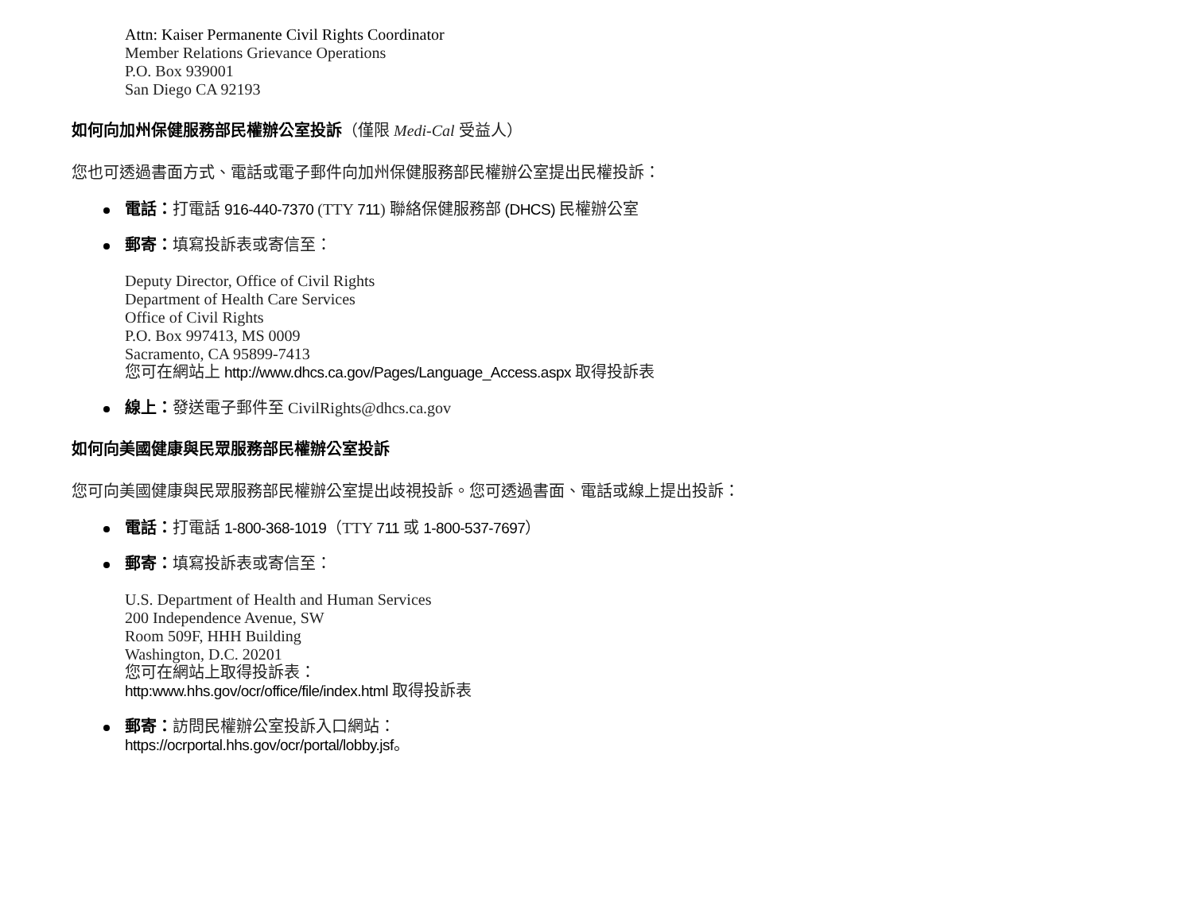Attn: Kaiser Permanente Civil Rights Coordinator
Member Relations Grievance Operations
P.O. Box 939001
San Diego CA 92193
如何向加州保健服務部民權辦公室投訴（僅限 Medi-Cal 受益人）
您也可透過書面方式、電話或電子郵件向加州保健服務部民權辦公室提出民權投訴：
電話：打電話 916-440-7370 (TTY 711) 聯絡保健服務部 (DHCS) 民權辦公室
郵寄：填寫投訴表或寄信至：
Deputy Director, Office of Civil Rights
Department of Health Care Services
Office of Civil Rights
P.O. Box 997413, MS 0009
Sacramento, CA 95899-7413
您可在網站上 http://www.dhcs.ca.gov/Pages/Language_Access.aspx 取得投訴表
線上：發送電子郵件至 CivilRights@dhcs.ca.gov
如何向美國健康與民眾服務部民權辦公室投訴
您可向美國健康與民眾服務部民權辦公室提出歧視投訴。您可透過書面、電話或線上提出投訴：
電話：打電話 1-800-368-1019（TTY 711 或 1-800-537-7697）
郵寄：填寫投訴表或寄信至：
U.S. Department of Health and Human Services
200 Independence Avenue, SW
Room 509F, HHH Building
Washington, D.C. 20201
您可在網站上取得投訴表：
http:www.hhs.gov/ocr/office/file/index.html 取得投訴表
郵寄：訪問民權辦公室投訴入口網站：
https://ocrportal.hhs.gov/ocr/portal/lobby.jsf。